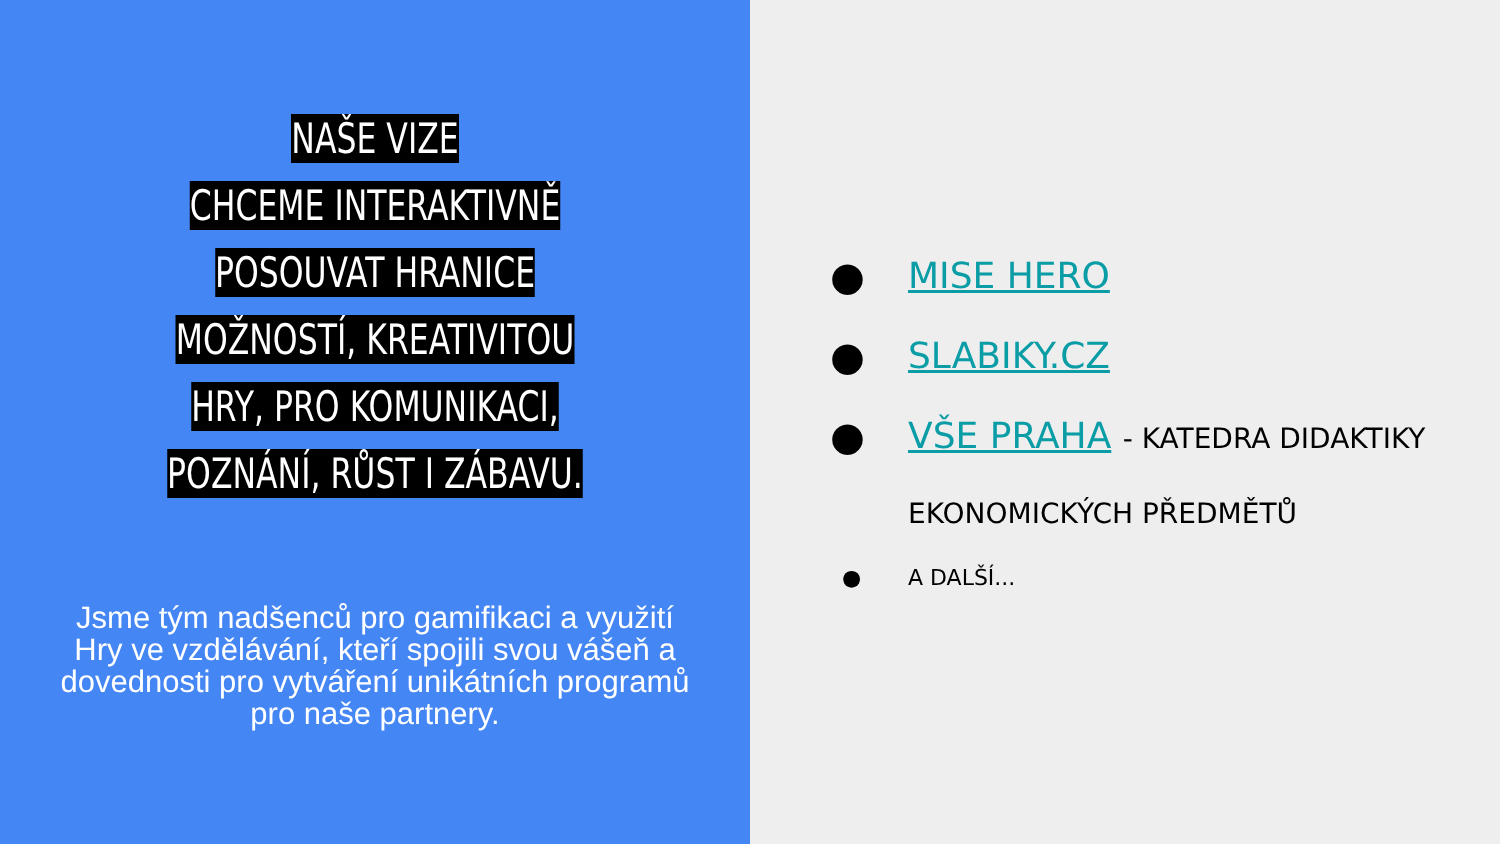NAŠE VIZE
CHCEME INTERAKTIVNĚ POSOUVAT HRANICE MOŽNOSTÍ, KREATIVITOU HRY, PRO KOMUNIKACI, POZNÁNÍ, RŮST I ZÁBAVU.
Jsme tým nadšenců pro gamifikaci a využití Hry ve vzdělávání, kteří spojili svou vášeň a dovednosti pro vytváření unikátních programů pro naše partnery.
● MISE HERO
● SLABIKY.CZ
● VŠE PRAHA - KATEDRA DIDAKTIKY EKONOMICKÝCH PŘEDMĚTŮ
● A DALŠÍ...